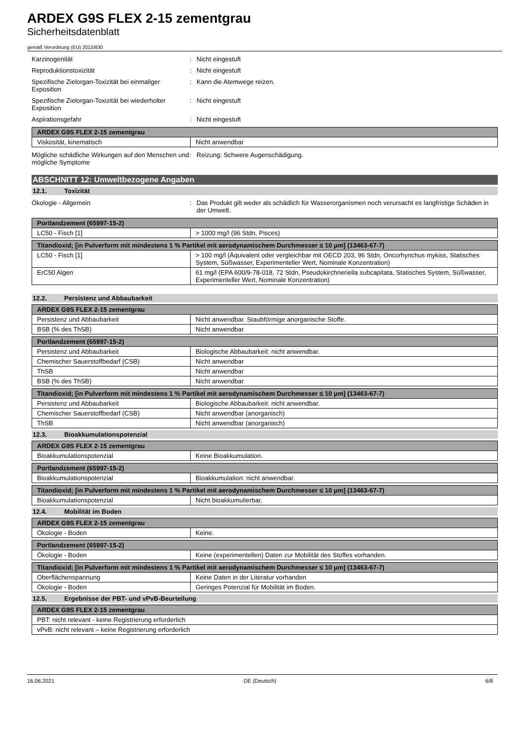ARDEX G9S FLEX 2-15 zementgrau
Sicherheitsdatenblatt
gemäß Verordnung (EU) 2015/830
Karzinogenität : Nicht eingestuft
Reproduktionstoxizität : Nicht eingestuft
Spezifische Zielorgan-Toxizität bei einmaliger Exposition
: Kann die Atemwege reizen.
Spezifische Zielorgan-Toxizität bei wiederholter Exposition
: Nicht eingestuft
Aspirationsgefahr : Nicht eingestuft
| ARDEX G9S FLEX 2-15 zementgrau | |
| --- | --- |
| Viskosität, kinematisch | Nicht anwendbar |
Mögliche schädliche Wirkungen auf den Menschen und mögliche Symptome
: Reizung: Schwere Augenschädigung.
ABSCHNITT 12: Umweltbezogene Angaben
12.1. Toxizität
Ökologie - Allgemein : Das Produkt gilt weder als schädlich für Wasserorganismen noch verursacht es langfristige Schäden in der Umwelt.
| Portlandzement (65997-15-2) | |
| --- | --- |
| LC50 - Fisch [1] | > 1000 mg/l (96 Stdn, Pisces) |
| Titandioxid; [in Pulverform mit mindestens 1 % Partikel mit aerodynamischem Durchmesser ≤ 10 μm] (13463-67-7) | |
| --- | --- |
| LC50 - Fisch [1] | > 100 mg/l (Äquivalent oder vergleichbar mit OECD 203, 96 Stdn, Oncorhynchus mykiss, Statisches System, Süßwasser, Experimenteller Wert, Nominale Konzentration) |
| ErC50 Algen | 61 mg/l (EPA 600/9-78-018, 72 Stdn, Pseudokirchneriella subcapitata, Statisches System, Süßwasser, Experimenteller Wert, Nominale Konzentration) |
12.2. Persistenz und Abbaubarkeit
| ARDEX G9S FLEX 2-15 zementgrau | |
| --- | --- |
| Persistenz und Abbaubarkeit | Nicht anwendbar. Staubförmige anorganische Stoffe. |
| BSB (% des ThSB) | Nicht anwendbar |
| Portlandzement (65997-15-2) | |
| --- | --- |
| Persistenz und Abbaubarkeit | Biologische Abbaubarkeit: nicht anwendbar. |
| Chemischer Sauerstoffbedarf (CSB) | Nicht anwendbar |
| ThSB | Nicht anwendbar |
| BSB (% des ThSB) | Nicht anwendbar |
| Titandioxid; [in Pulverform mit mindestens 1 % Partikel mit aerodynamischem Durchmesser ≤ 10 μm] (13463-67-7) | |
| --- | --- |
| Persistenz und Abbaubarkeit | Biologische Abbaubarkeit: nicht anwendbar. |
| Chemischer Sauerstoffbedarf (CSB) | Nicht anwendbar (anorganisch) |
| ThSB | Nicht anwendbar (anorganisch) |
12.3. Bioakkumulationspotenzial
| ARDEX G9S FLEX 2-15 zementgrau | |
| --- | --- |
| Bioakkumulationspotenzial | Keine Bioakkumulation. |
| Portlandzement (65997-15-2) | |
| --- | --- |
| Bioakkumulationspotenzial | Bioakkumulation: nicht anwendbar. |
| Titandioxid; [in Pulverform mit mindestens 1 % Partikel mit aerodynamischem Durchmesser ≤ 10 μm] (13463-67-7) | |
| --- | --- |
| Bioakkumulationspotenzial | Nicht bioakkumulierbar. |
12.4. Mobilität im Boden
| ARDEX G9S FLEX 2-15 zementgrau | |
| --- | --- |
| Ökologie - Boden | Keine. |
| Portlandzement (65997-15-2) | |
| --- | --- |
| Ökologie - Boden | Keine (experimentellen) Daten zur Mobilität des Stoffes vorhanden. |
| Titandioxid; [in Pulverform mit mindestens 1 % Partikel mit aerodynamischem Durchmesser ≤ 10 μm] (13463-67-7) | |
| --- | --- |
| Oberflächenspannung | Keine Daten in der Literatur vorhanden |
| Ökologie - Boden | Geringes Potenzial für Mobilität im Boden. |
12.5. Ergebnisse der PBT- und vPvB-Beurteilung
| ARDEX G9S FLEX 2-15 zementgrau |
| --- |
| PBT: nicht relevant - keine Registrierung erforderlich |
| vPvB: nicht relevant – keine Registrierung erforderlich |
16.06.2021 DE (Deutsch) 6/8